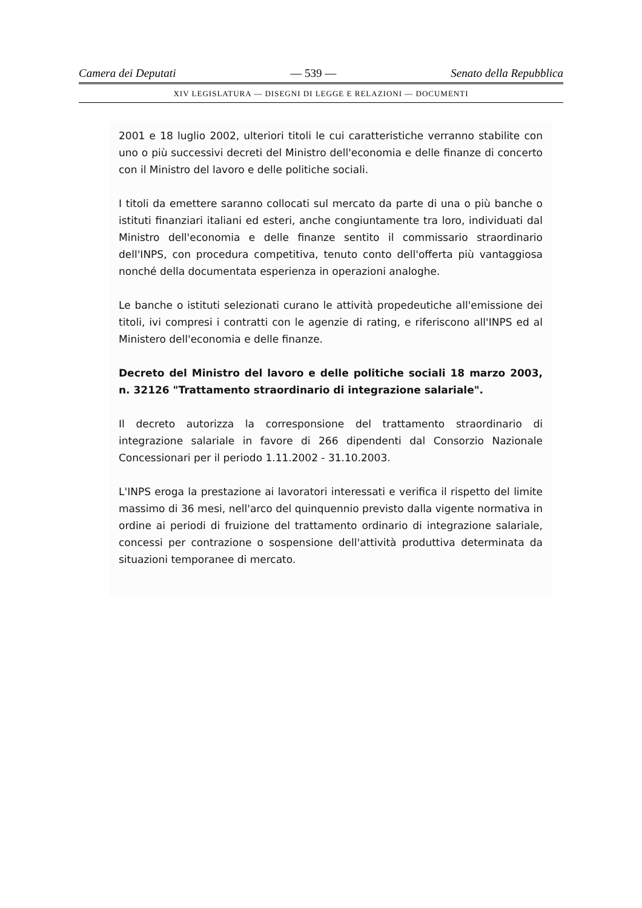Camera dei Deputati — 539 — Senato della Repubblica
XIV LEGISLATURA — DISEGNI DI LEGGE E RELAZIONI — DOCUMENTI
2001 e 18 luglio 2002, ulteriori titoli le cui caratteristiche verranno stabilite con uno o più successivi decreti del Ministro dell'economia e delle finanze di concerto con il Ministro del lavoro e delle politiche sociali.
I titoli da emettere saranno collocati sul mercato da parte di una o più banche o istituti finanziari italiani ed esteri, anche congiuntamente tra loro, individuati dal Ministro dell'economia e delle finanze sentito il commissario straordinario dell'INPS, con procedura competitiva, tenuto conto dell'offerta più vantaggiosa nonché della documentata esperienza in operazioni analoghe.
Le banche o istituti selezionati curano le attività propedeutiche all'emissione dei titoli, ivi compresi i contratti con le agenzie di rating, e riferiscono all'INPS ed al Ministero dell'economia e delle finanze.
Decreto del Ministro del lavoro e delle politiche sociali 18 marzo 2003, n. 32126 "Trattamento straordinario di integrazione salariale".
Il decreto autorizza la corresponsione del trattamento straordinario di integrazione salariale in favore di 266 dipendenti dal Consorzio Nazionale Concessionari per il periodo 1.11.2002 - 31.10.2003.
L'INPS eroga la prestazione ai lavoratori interessati e verifica il rispetto del limite massimo di 36 mesi, nell'arco del quinquennio previsto dalla vigente normativa in ordine ai periodi di fruizione del trattamento ordinario di integrazione salariale, concessi per contrazione o sospensione dell'attività produttiva determinata da situazioni temporanee di mercato.